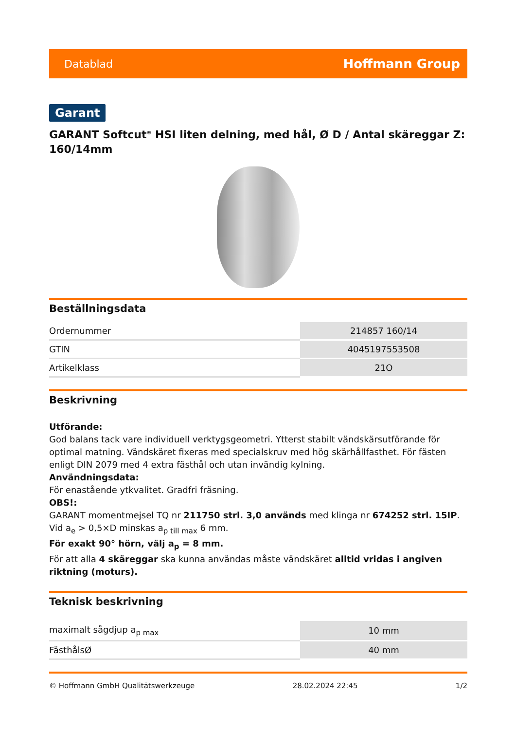Datablad Hoffmann Group
Garant
GARANT Softcut<sup>®</sup> HSI liten delning, med hål, Ø D / Antal skäreggar Z: 160/14mm
Beställningsdata
| Ordernummer | 214857 160/14 |
| GTIN | 4045197553508 |
| Artikelklass | 21O |
Beskrivning
Utförande:
God balans tack vare individuell verktygsgeometri. Ytterst stabilt vändskärsutförande för optimal matning. Vändskäret fixeras med specialskruv med hög skärhållfasthet. För fästen enligt DIN 2079 med 4 extra fästhål och utan invändig kylning.
Användningsdata:
För enastående ytkvalitet. Gradfri fräsning.
OBS!:
GARANT momentmejsel TQ nr 211750 strl. 3,0 används med klinga nr 674252 strl. 15IP.
Vid a<sub>e</sub> > 0,5×D minskas a<sub>p till max</sub> 6 mm.
För exakt 90° hörn, välj a<sub>p</sub> = 8 mm.
För att alla 4 skäreggar ska kunna användas måste vändskäret alltid vridas i angiven riktning (moturs).
Teknisk beskrivning
| maximalt sågdjup a<sub>p max</sub> | 10 mm |
| FästhålsØ | 40 mm |
© Hoffmann GmbH Qualitätswerkzeuge 28.02.2024 22:45 1/2